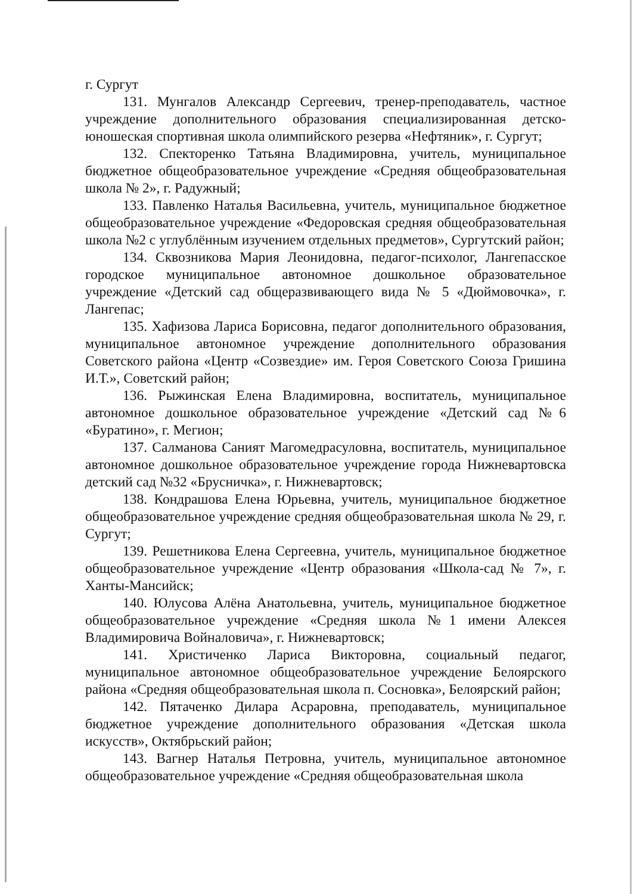г. Сургут
131. Мунгалов Александр Сергеевич, тренер-преподаватель, частное учреждение дополнительного образования специализированная детско-юношеская спортивная школа олимпийского резерва «Нефтяник», г. Сургут;
132. Спекторенко Татьяна Владимировна, учитель, муниципальное бюджетное общеобразовательное учреждение «Средняя общеобразовательная школа № 2», г. Радужный;
133. Павленко Наталья Васильевна, учитель, муниципальное бюджетное общеобразовательное учреждение «Федоровская средняя общеобразовательная школа №2 с углублённым изучением отдельных предметов», Сургутский район;
134. Сквозникова Мария Леонидовна, педагог-психолог, Лангепасское городское муниципальное автономное дошкольное образовательное учреждение «Детский сад общеразвивающего вида № 5 «Дюймовочка», г. Лангепас;
135. Хафизова Лариса Борисовна, педагог дополнительного образования, муниципальное автономное учреждение дополнительного образования Советского района «Центр «Созвездие» им. Героя Советского Союза Гришина И.Т.», Советский район;
136. Рыжинская Елена Владимировна, воспитатель, муниципальное автономное дошкольное образовательное учреждение «Детский сад №6 «Буратино», г. Мегион;
137. Салманова Саният Магомедрасуловна, воспитатель, муниципальное автономное дошкольное образовательное учреждение города Нижневартовска детский сад №32 «Брусничка», г. Нижневартовск;
138. Кондрашова Елена Юрьевна, учитель, муниципальное бюджетное общеобразовательное учреждение средняя общеобразовательная школа № 29, г. Сургут;
139. Решетникова Елена Сергеевна, учитель, муниципальное бюджетное общеобразовательное учреждение «Центр образования «Школа-сад № 7», г. Ханты-Мансийск;
140. Юлусова Алёна Анатольевна, учитель, муниципальное бюджетное общеобразовательное учреждение «Средняя школа №1 имени Алексея Владимировича Войналовича», г. Нижневартовск;
141. Христиченко Лариса Викторовна, социальный педагог, муниципальное автономное общеобразовательное учреждение Белоярского района «Средняя общеобразовательная школа п. Сосновка», Белоярский район;
142. Пятаченко Дилара Асраровна, преподаватель, муниципальное бюджетное учреждение дополнительного образования «Детская школа искусств», Октябрьский район;
143. Вагнер Наталья Петровна, учитель, муниципальное автономное общеобразовательное учреждение «Средняя общеобразовательная школа